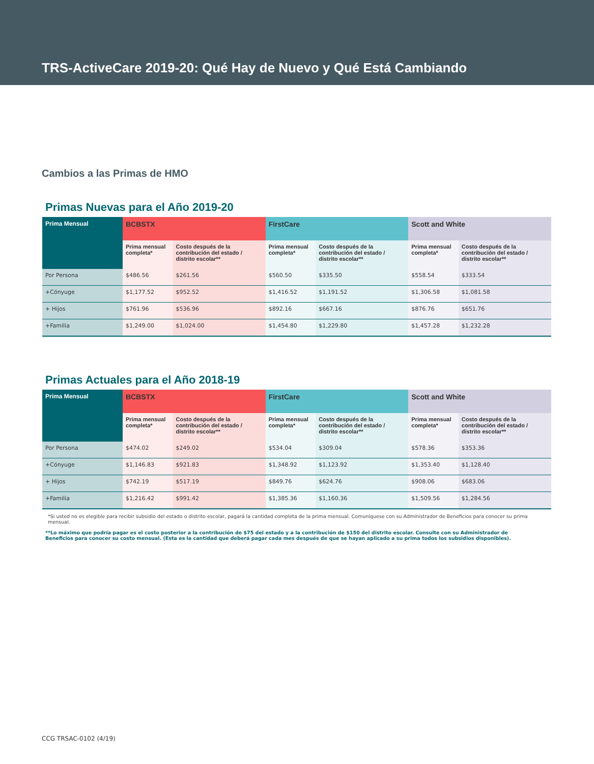TRS-ActiveCare 2019-20: Qué Hay de Nuevo y Qué Está Cambiando
Cambios a las Primas de HMO
Primas Nuevas para el Año 2019-20
| Prima Mensual | BCBSTX | | FirstCare | | Scott and White | |
| --- | --- | --- | --- | --- | --- | --- |
| | Prima mensual completa* | Costo después de la contribución del estado / distrito escolar** | Prima mensual completa* | Costo después de la contribución del estado / distrito escolar** | Prima mensual completa* | Costo después de la contribución del estado / distrito escolar** |
| Por Persona | $486.56 | $261.56 | $560.50 | $335.50 | $558.54 | $333.54 |
| +Cónyuge | $1,177.52 | $952.52 | $1,416.52 | $1,191.52 | $1,306.58 | $1,081.58 |
| + Hijos | $761.96 | $536.96 | $892.16 | $667.16 | $876.76 | $651.76 |
| +Familia | $1,249.00 | $1,024.00 | $1,454.80 | $1,229.80 | $1,457.28 | $1,232.28 |
Primas Actuales para el Año 2018-19
| Prima Mensual | BCBSTX | | FirstCare | | Scott and White | |
| --- | --- | --- | --- | --- | --- | --- |
| | Prima mensual completa* | Costo después de la contribución del estado / distrito escolar** | Prima mensual completa* | Costo después de la contribución del estado / distrito escolar** | Prima mensual completa* | Costo después de la contribución del estado / distrito escolar** |
| Por Persona | $474.02 | $249.02 | $534.04 | $309.04 | $578.36 | $353.36 |
| +Cónyuge | $1,146.83 | $921.83 | $1,348.92 | $1,123.92 | $1,353.40 | $1,128.40 |
| + Hijos | $742.19 | $517.19 | $849.76 | $624.76 | $908.06 | $683.06 |
| +Familia | $1,216.42 | $991.42 | $1,385.36 | $1,160.36 | $1,509.56 | $1,284.56 |
*Si usted no es elegible para recibir subsidio del estado o distrito escolar, pagará la cantidad completa de la prima mensual. Comuníquese con su Administrador de Beneficios para conocer su prima mensual.
**Lo máximo que podría pagar es el costo posterior a la contribución de $75 del estado y a la contribución de $150 del distrito escolar. Consulte con su Administrador de Beneficios para conocer su costo mensual. (Esta es la cantidad que deberá pagar cada mes después de que se hayan aplicado a su prima todos los subsidios disponibles).
CCG TRSAC-0102 (4/19)